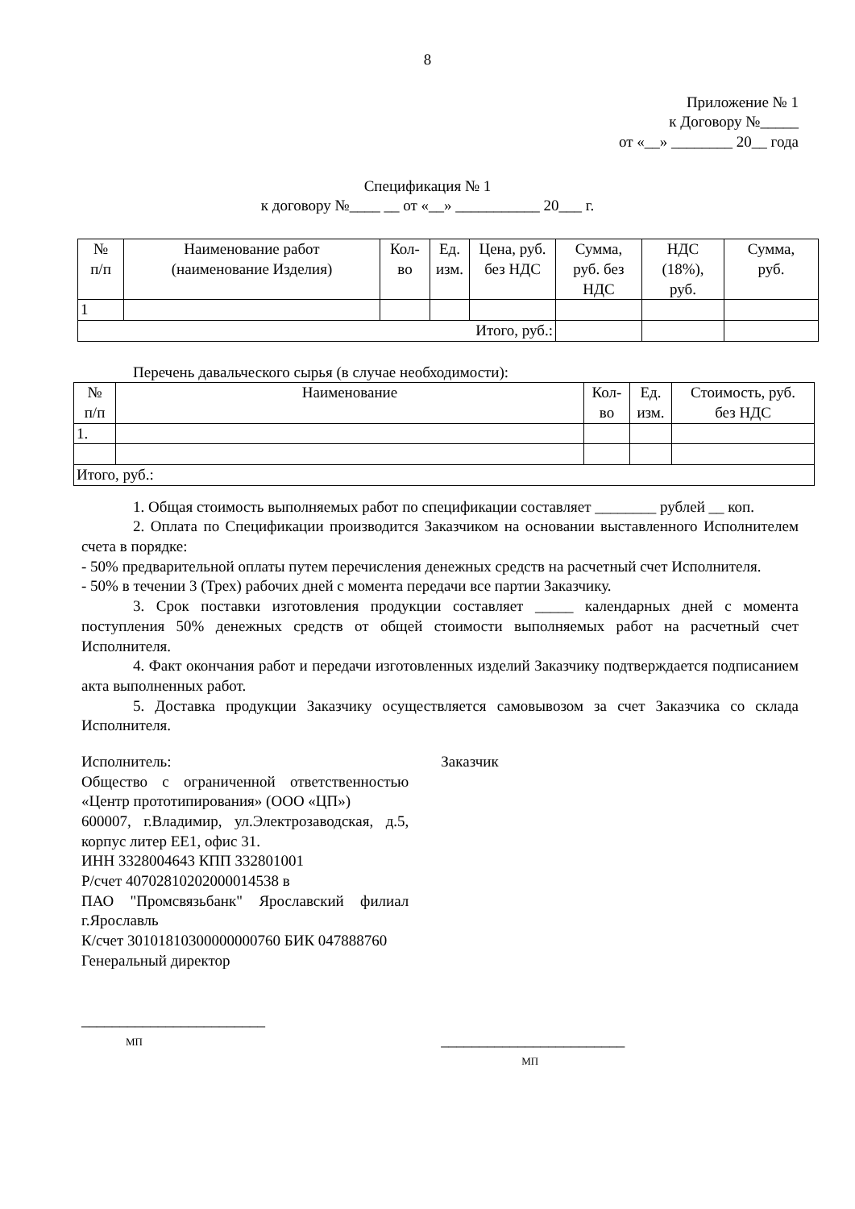8
Приложение № 1
к Договору №_____
от «__» ________ 20__ года
Спецификация № 1
к договору №____ __ от «__» ___________ 20___ г.
| № п/п | Наименование работ (наименование Изделия) | Кол- во | Ед. изм. | Цена, руб. без НДС | Сумма, руб. без НДС | НДС (18%), руб. | Сумма, руб. |
| --- | --- | --- | --- | --- | --- | --- | --- |
| 1 | | | | | | | |
| Итого, руб.: | | | | | | | |
Перечень давальческого сырья (в случае необходимости):
| № п/п | Наименование | Кол- во | Ед. изм. | Стоимость, руб. без НДС |
| --- | --- | --- | --- | --- |
| 1. | | | | |
| Итого, руб.: | | | | |
1. Общая стоимость выполняемых работ по спецификации составляет ________ рублей __ коп.
2. Оплата по Спецификации производится Заказчиком на основании выставленного Исполнителем счета в порядке:
- 50% предварительной оплаты путем перечисления денежных средств на расчетный счет Исполнителя.
- 50% в течении 3 (Трех) рабочих дней с момента передачи все партии Заказчику.
3. Срок поставки изготовления продукции составляет _____ календарных дней с момента поступления 50% денежных средств от общей стоимости выполняемых работ на расчетный счет Исполнителя.
4. Факт окончания работ и передачи изготовленных изделий Заказчику подтверждается подписанием акта выполненных работ.
5. Доставка продукции Заказчику осуществляется самовывозом за счет Заказчика со склада Исполнителя.
Исполнитель:
Общество с ограниченной ответственностью «Центр прототипирования» (ООО «ЦП»)
600007, г.Владимир, ул.Электрозаводская, д.5, корпус литер ЕЕ1, офис 31.
ИНН 3328004643 КПП 332801001
Р/счет 40702810202000014538 в
ПАО "Промсвязьбанк" Ярославский филиал г.Ярославль
К/счет 30101810300000000760 БИК 047888760
Генеральный директор
________________________
МП
Заказчик
________________________
МП